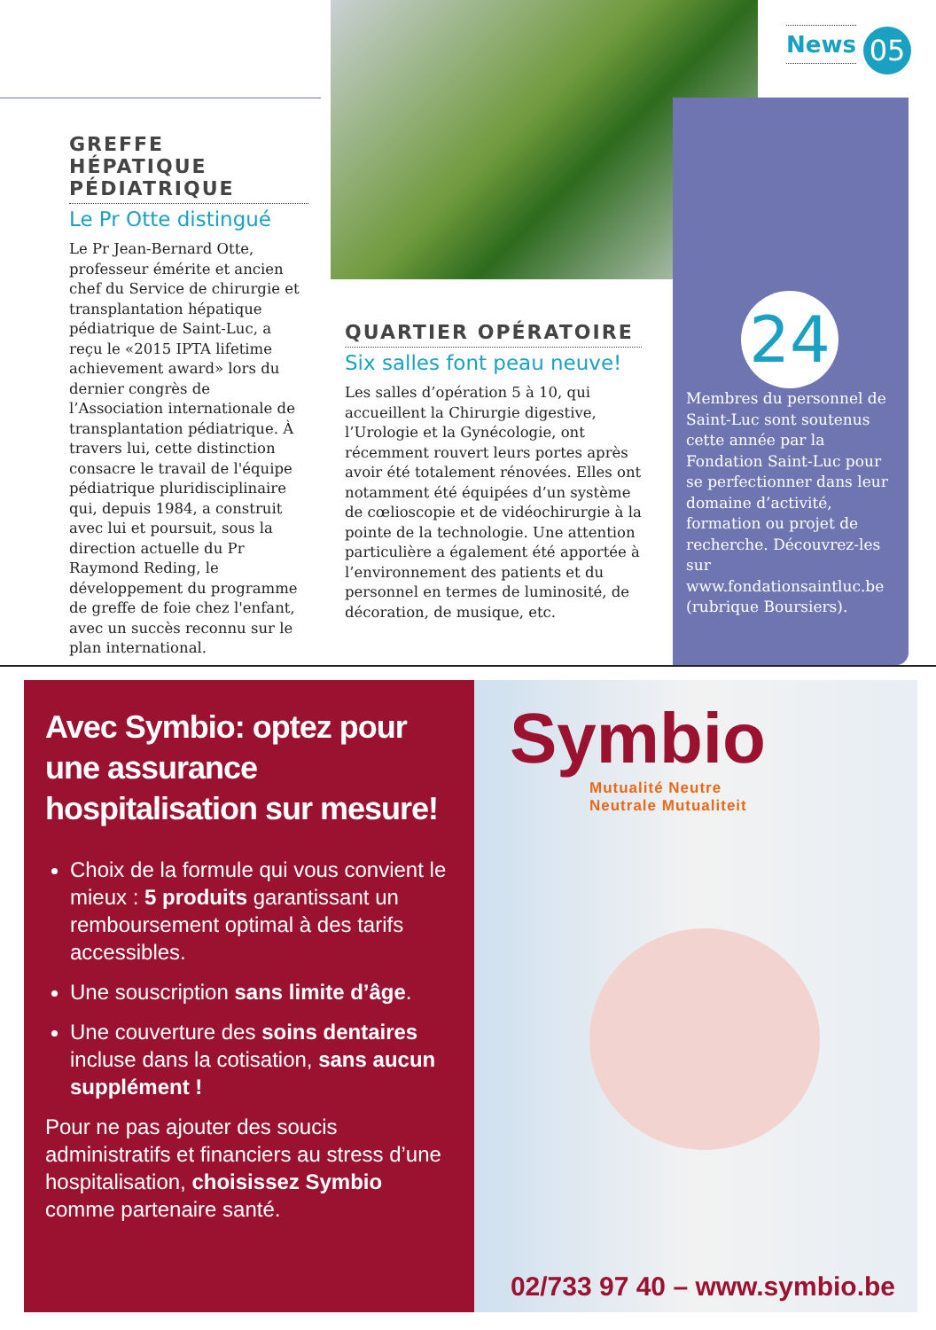News 05
GREFFE HÉPATIQUE PÉDIATRIQUE
Le Pr Otte distingué
Le Pr Jean-Bernard Otte, professeur émérite et ancien chef du Service de chirurgie et transplantation hépatique pédiatrique de Saint-Luc, a reçu le «2015 IPTA lifetime achievement award» lors du dernier congrès de l’Association internationale de transplantation pédiatrique. À travers lui, cette distinction consacre le travail de l'équipe pédiatrique pluridisciplinaire qui, depuis 1984, a construit avec lui et poursuit, sous la direction actuelle du Pr Raymond Reding, le développement du programme de greffe de foie chez l'enfant, avec un succès reconnu sur le plan international.
QUARTIER OPÉRATOIRE
Six salles font peau neuve!
Les salles d’opération 5 à 10, qui accueillent la Chirurgie digestive, l’Urologie et la Gynécologie, ont récemment rouvert leurs portes après avoir été totalement rénovées. Elles ont notamment été équipées d’un système de cœlioscopie et de vidéochirurgie à la pointe de la technologie. Une attention particulière a également été apportée à l’environnement des patients et du personnel en termes de luminosité, de décoration, de musique, etc.
24
Membres du personnel de Saint-Luc sont soutenus cette année par la Fondation Saint-Luc pour se perfectionner dans leur domaine d’activité, formation ou projet de recherche. Découvrez-les sur www.fondationsaintluc.be (rubrique Boursiers).
Avec Symbio: optez pour une assurance hospitalisation sur mesure!
Choix de la formule qui vous convient le mieux : 5 produits garantissant un remboursement optimal à des tarifs accessibles.
Une souscription sans limite d’âge.
Une couverture des soins dentaires incluse dans la cotisation, sans aucun supplément !
Pour ne pas ajouter des soucis administratifs et financiers au stress d’une hospitalisation, choisissez Symbio comme partenaire santé.
Symbio
Mutualité Neutre
Neutrale Mutualiteit
02/733 97 40 – www.symbio.be